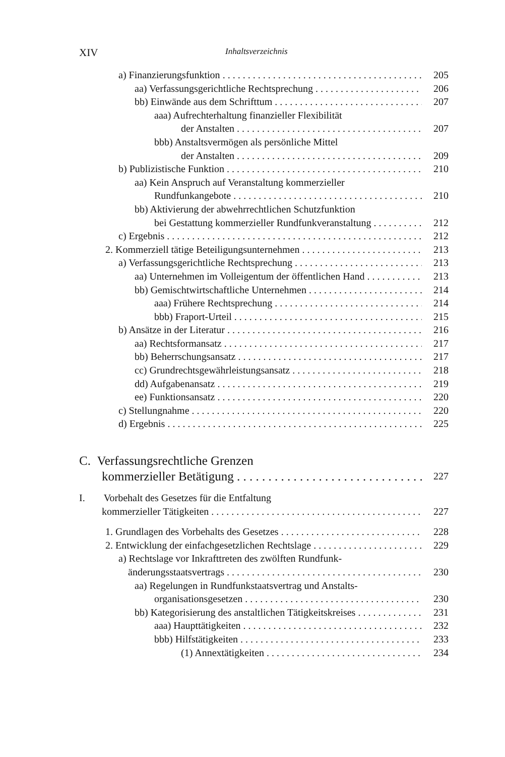XIV Inhaltsverzeichnis
a) Finanzierungsfunktion 205
aa) Verfassungsgerichtliche Rechtsprechung 206
bb) Einwände aus dem Schrifttum 207
aaa) Aufrechterhaltung finanzieller Flexibilität
der Anstalten 207
bbb) Anstaltsvermögen als persönliche Mittel
der Anstalten 209
b) Publizistische Funktion 210
aa) Kein Anspruch auf Veranstaltung kommerzieller
Rundfunkangebote 210
bb) Aktivierung der abwehrrechtlichen Schutzfunktion
bei Gestattung kommerzieller Rundfunkveranstaltung 212
c) Ergebnis 212
2. Kommerziell tätige Beteiligungsunternehmen 213
a) Verfassungsgerichtliche Rechtsprechung 213
aa) Unternehmen im Volleigentum der öffentlichen Hand 213
bb) Gemischtwirtschaftliche Unternehmen 214
aaa) Frühere Rechtsprechung 214
bbb) Fraport-Urteil 215
b) Ansätze in der Literatur 216
aa) Rechtsformansatz 217
bb) Beherrschungsansatz 217
cc) Grundrechtsgewährleistungsansatz 218
dd) Aufgabenansatz 219
ee) Funktionsansatz 220
c) Stellungnahme 220
d) Ergebnis 225
C. Verfassungsrechtliche Grenzen
kommerzieller Betätigung 227
I. Vorbehalt des Gesetzes für die Entfaltung
kommerzieller Tätigkeiten 227
1. Grundlagen des Vorbehalts des Gesetzes 228
2. Entwicklung der einfachgesetzlichen Rechtslage 229
a) Rechtslage vor Inkrafttreten des zwölften Rundfunk-
änderungsstaatsvertrags 230
aa) Regelungen in Rundfunkstaatsvertrag und Anstalts-
organisationsgesetzen 230
bb) Kategorisierung des anstaltlichen Tätigkeitskreises 231
aaa) Haupttätigkeiten 232
bbb) Hilfstätigkeiten 233
(1) Annextätigkeiten 234